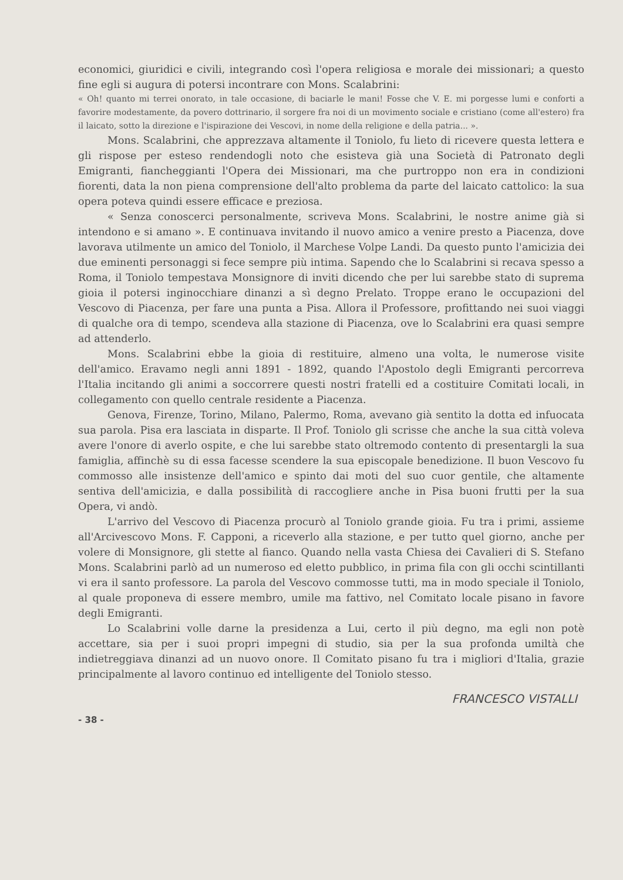economici, giuridici e civili, integrando così l'opera religiosa e morale dei missionari; a questo fine egli si augura di potersi incontrare con Mons. Scalabrini:
« Oh! quanto mi terrei onorato, in tale occasione, di baciarle le mani! Fosse che V. E. mi porgesse lumi e conforti a favorire modestamente, da povero dottrinario, il sorgere fra noi di un movimento sociale e cristiano (come all'estero) fra il laicato, sotto la direzione e l'ispirazione dei Vescovi, in nome della religione e della patria... ».
Mons. Scalabrini, che apprezzava altamente il Toniolo, fu lieto di ricevere questa lettera e gli rispose per esteso rendendogli noto che esisteva già una Società di Patronato degli Emigranti, fiancheggianti l'Opera dei Missionari, ma che purtroppo non era in condizioni fiorenti, data la non piena comprensione dell'alto problema da parte del laicato cattolico: la sua opera poteva quindi essere efficace e preziosa.
« Senza conoscerci personalmente, scriveva Mons. Scalabrini, le nostre anime già si intendono e si amano ». E continuava invitando il nuovo amico a venire presto a Piacenza, dove lavorava utilmente un amico del Toniolo, il Marchese Volpe Landi. Da questo punto l'amicizia dei due eminenti personaggi si fece sempre più intima. Sapendo che lo Scalabrini si recava spesso a Roma, il Toniolo tempestava Monsignore di inviti dicendo che per lui sarebbe stato di suprema gioia il potersi inginocchiare dinanzi a sì degno Prelato. Troppe erano le occupazioni del Vescovo di Piacenza, per fare una punta a Pisa. Allora il Professore, profittando nei suoi viaggi di qualche ora di tempo, scendeva alla stazione di Piacenza, ove lo Scalabrini era quasi sempre ad attenderlo.
Mons. Scalabrini ebbe la gioia di restituire, almeno una volta, le numerose visite dell'amico. Eravamo negli anni 1891 - 1892, quando l'Apostolo degli Emigranti percorreva l'Italia incitando gli animi a soccorrere questi nostri fratelli ed a costituire Comitati locali, in collegamento con quello centrale residente a Piacenza.
Genova, Firenze, Torino, Milano, Palermo, Roma, avevano già sentito la dotta ed infuocata sua parola. Pisa era lasciata in disparte. Il Prof. Toniolo gli scrisse che anche la sua città voleva avere l'onore di averlo ospite, e che lui sarebbe stato oltremodo contento di presentargli la sua famiglia, affinchè su di essa facesse scendere la sua episcopale benedizione. Il buon Vescovo fu commosso alle insistenze dell'amico e spinto dai moti del suo cuor gentile, che altamente sentiva dell'amicizia, e dalla possibilità di raccogliere anche in Pisa buoni frutti per la sua Opera, vi andò.
L'arrivo del Vescovo di Piacenza procurò al Toniolo grande gioia. Fu tra i primi, assieme all'Arcivescovo Mons. F. Capponi, a riceverlo alla stazione, e per tutto quel giorno, anche per volere di Monsignore, gli stette al fianco. Quando nella vasta Chiesa dei Cavalieri di S. Stefano Mons. Scalabrini parlò ad un numeroso ed eletto pubblico, in prima fila con gli occhi scintillanti vi era il santo professore. La parola del Vescovo commosse tutti, ma in modo speciale il Toniolo, al quale proponeva di essere membro, umile ma fattivo, nel Comitato locale pisano in favore degli Emigranti.
Lo Scalabrini volle darne la presidenza a Lui, certo il più degno, ma egli non potè accettare, sia per i suoi propri impegni di studio, sia per la sua profonda umiltà che indietreggiava dinanzi ad un nuovo onore. Il Comitato pisano fu tra i migliori d'Italia, grazie principalmente al lavoro continuo ed intelligente del Toniolo stesso.
FRANCESCO VISTALLI
- 38 -